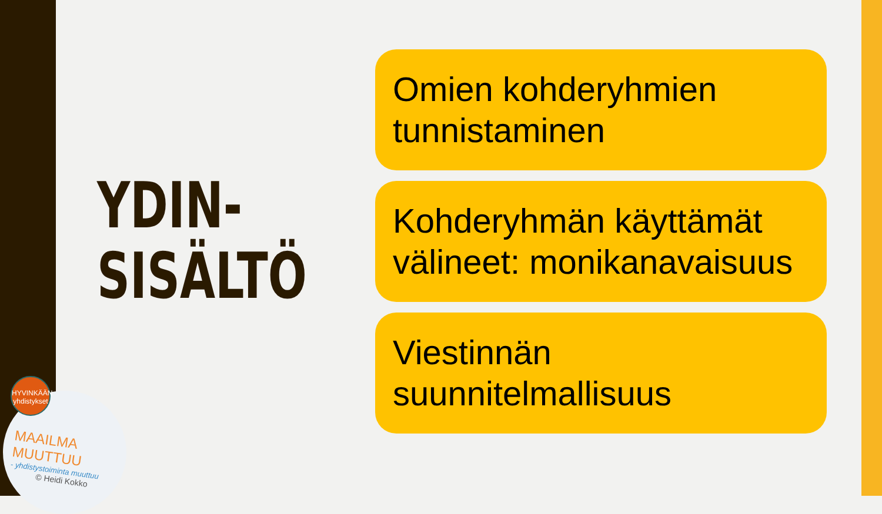YDIN-
SISÄLTÖ
Omien kohderyhmien tunnistaminen
Kohderyhmän käyttämät välineet: monikanavaisuus
Viestinnän suunnitelmallisuus
HYVINKÄÄN yhdistykset
MAAILMA MUUTTUU
- yhdistystoiminta muuttuu
© Heidi Kokko